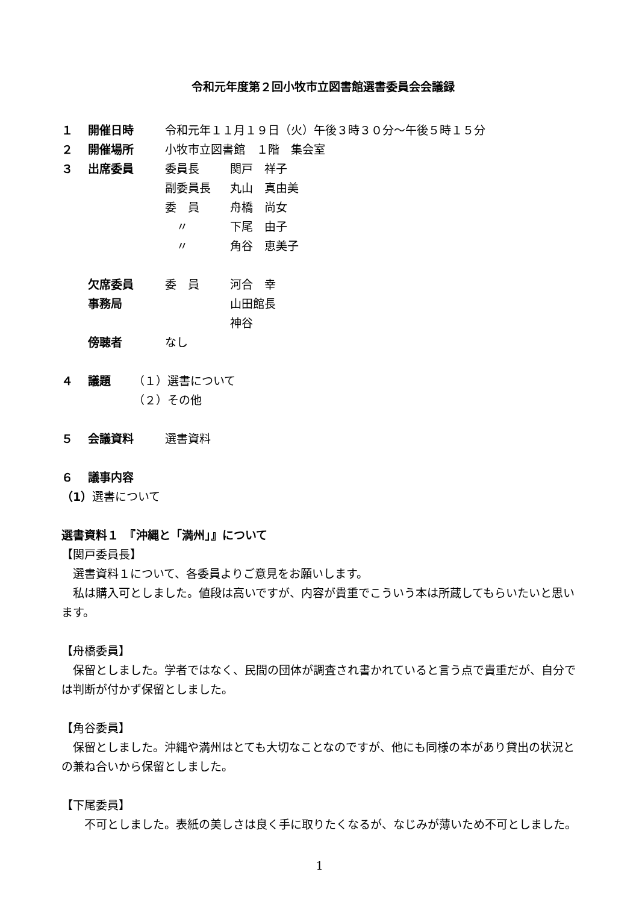令和元年度第２回小牧市立図書館選書委員会会議録
１ 開催日時 令和元年１１月１９日（火）午後３時３０分～午後５時１５分
２ 開催場所 小牧市立図書館　１階　集会室
３ 出席委員 委員長 関戸　祥子
副委員長 丸山　真由美
委　員 舟橋　尚女
　〃 下尾　由子
　〃 角谷　恵美子
欠席委員 委　員 河合　幸
事務局 山田館長
神谷
傍聴者 なし
４ 議題 （１）選書について
（２）その他
５ 会議資料 選書資料
６ 議事内容
（1）選書について
選書資料１　『沖縄と「満州」』について
【関戸委員長】
選書資料１について、各委員よりご意見をお願いします。
私は購入可としました。値段は高いですが、内容が貴重でこういう本は所蔵してもらいたいと思います。
【舟橋委員】
保留としました。学者ではなく、民間の団体が調査され書かれていると言う点で貴重だが、自分では判断が付かず保留としました。
【角谷委員】
保留としました。沖縄や満州はとても大切なことなのですが、他にも同様の本があり貸出の状況との兼ね合いから保留としました。
【下尾委員】
　不可としました。表紙の美しさは良く手に取りたくなるが、なじみが薄いため不可としました。
1